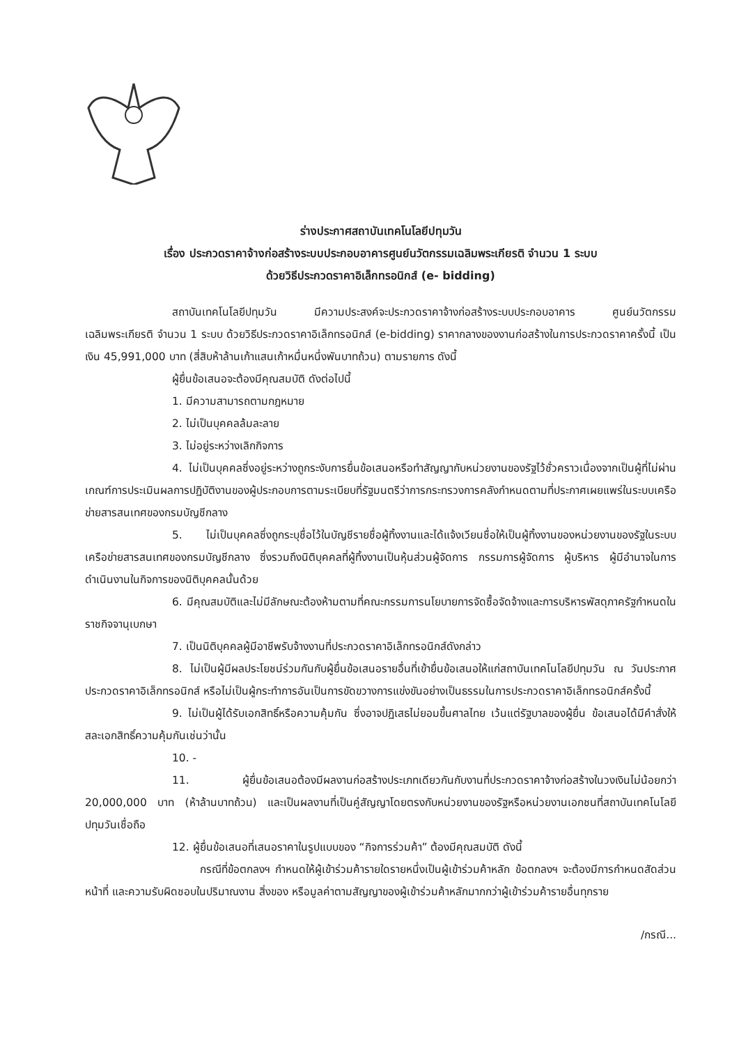ร่างประกาศสถาบันเทคโนโลยีปทุมวัน
เรื่อง ประกวดราคาจ้างก่อสร้างระบบประกอบอาคารศูนย์นวัตกรรมเฉลิมพระเกียรติ จำนวน 1 ระบบ
ด้วยวิธีประกวดราคาอิเล็กทรอนิกส์ (e- bidding)
สถาบันเทคโนโลยีปทุมวัน มีความประสงค์จะประกวดราคาจ้างก่อสร้างระบบประกอบอาคาร ศูนย์นวัตกรรมเฉลิมพระเกียรติ จำนวน 1 ระบบ ด้วยวิธีประกวดราคาอิเล็กทรอนิกส์ (e-bidding) ราคากลางของงานก่อสร้างในการประกวดราคาครั้งนี้ เป็นเงิน 45,991,000 บาท (สี่สิบห้าล้านเก้าแสนเก้าหมื่นหนึ่งพันบาทถ้วน) ตามรายการ ดังนี้
ผู้ยื่นข้อเสนอจะต้องมีคุณสมบัติ ดังต่อไปนี้
1. มีความสามารถตามกฎหมาย
2. ไม่เป็นบุคคลล้มละลาย
3. ไม่อยู่ระหว่างเลิกกิจการ
4. ไม่เป็นบุคคลซึ่งอยู่ระหว่างถูกระงับการยื่นข้อเสนอหรือทำสัญญากับหน่วยงานของรัฐไว้ชั่วคราวเนื่องจากเป็นผู้ที่ไม่ผ่านเกณฑ์การประเมินผลการปฏิบัติงานของผู้ประกอบการตามระเบียบที่รัฐมนตรีว่าการกระทรวงการคลังกำหนดตามที่ประกาศเผยแพร่ในระบบเครือข่ายสารสนเทศของกรมบัญชีกลาง
5. ไม่เป็นบุคคลซึ่งถูกระบุชื่อไว้ในบัญชีรายชื่อผู้ทิ้งงานและได้แจ้งเวียนชื่อให้เป็นผู้ทิ้งงานของหน่วยงานของรัฐในระบบเครือข่ายสารสนเทศของกรมบัญชีกลาง ซึ่งรวมถึงนิติบุคคลที่ผู้ทิ้งงานเป็นหุ้นส่วนผู้จัดการ กรรมการผู้จัดการ ผู้บริหาร ผู้มีอำนาจในการดำเนินงานในกิจการของนิติบุคคลนั้นด้วย
6. มีคุณสมบัติและไม่มีลักษณะต้องห้ามตามที่คณะกรรมการนโยบายการจัดซื้อจัดจ้างและการบริหารพัสดุภาครัฐกำหนดในราชกิจจานุเบกษา
7. เป็นนิติบุคคลผู้มีอาชีพรับจ้างงานที่ประกวดราคาอิเล็กทรอนิกส์ดังกล่าว
8. ไม่เป็นผู้มีผลประโยชน์ร่วมกันกับผู้ยื่นข้อเสนอรายอื่นที่เข้ายื่นข้อเสนอให้แก่สถาบันเทคโนโลยีปทุมวัน ณ วันประกาศประกวดราคาอิเล็กทรอนิกส์ หรือไม่เป็นผู้กระทำการอันเป็นการขัดขวางการแข่งขันอย่างเป็นธรรมในการประกวดราคาอิเล็กทรอนิกส์ครั้งนี้
9. ไม่เป็นผู้ได้รับเอกสิทธิ์หรือความคุ้มกัน ซึ่งอาจปฏิเสธไม่ยอมขึ้นศาลไทย เว้นแต่รัฐบาลของผู้ยื่น ข้อเสนอได้มีคำสั่งให้สละเอกสิทธิ์ความคุ้มกันเช่นว่านั้น
10. -
11. ผู้ยื่นข้อเสนอต้องมีผลงานก่อสร้างประเภทเดียวกันกับงานที่ประกวดราคาจ้างก่อสร้างในวงเงินไม่น้อยกว่า 20,000,000 บาท (ห้าล้านบาทถ้วน) และเป็นผลงานที่เป็นคู่สัญญาโดยตรงกับหน่วยงานของรัฐหรือหน่วยงานเอกชนที่สถาบันเทคโนโลยีปทุมวันเชื่อถือ
12. ผู้ยื่นข้อเสนอที่เสนอราคาในรูปแบบของ “กิจการร่วมค้า” ต้องมีคุณสมบัติ ดังนี้
กรณีที่ข้อตกลงฯ กำหนดให้ผู้เข้าร่วมค้ารายใดรายหนึ่งเป็นผู้เข้าร่วมค้าหลัก ข้อตกลงฯ จะต้องมีการกำหนดสัดส่วนหน้าที่ และความรับผิดชอบในปริมาณงาน สิ่งของ หรือมูลค่าตามสัญญาของผู้เข้าร่วมค้าหลักมากกว่าผู้เข้าร่วมค้ารายอื่นทุกราย
/กรณี...